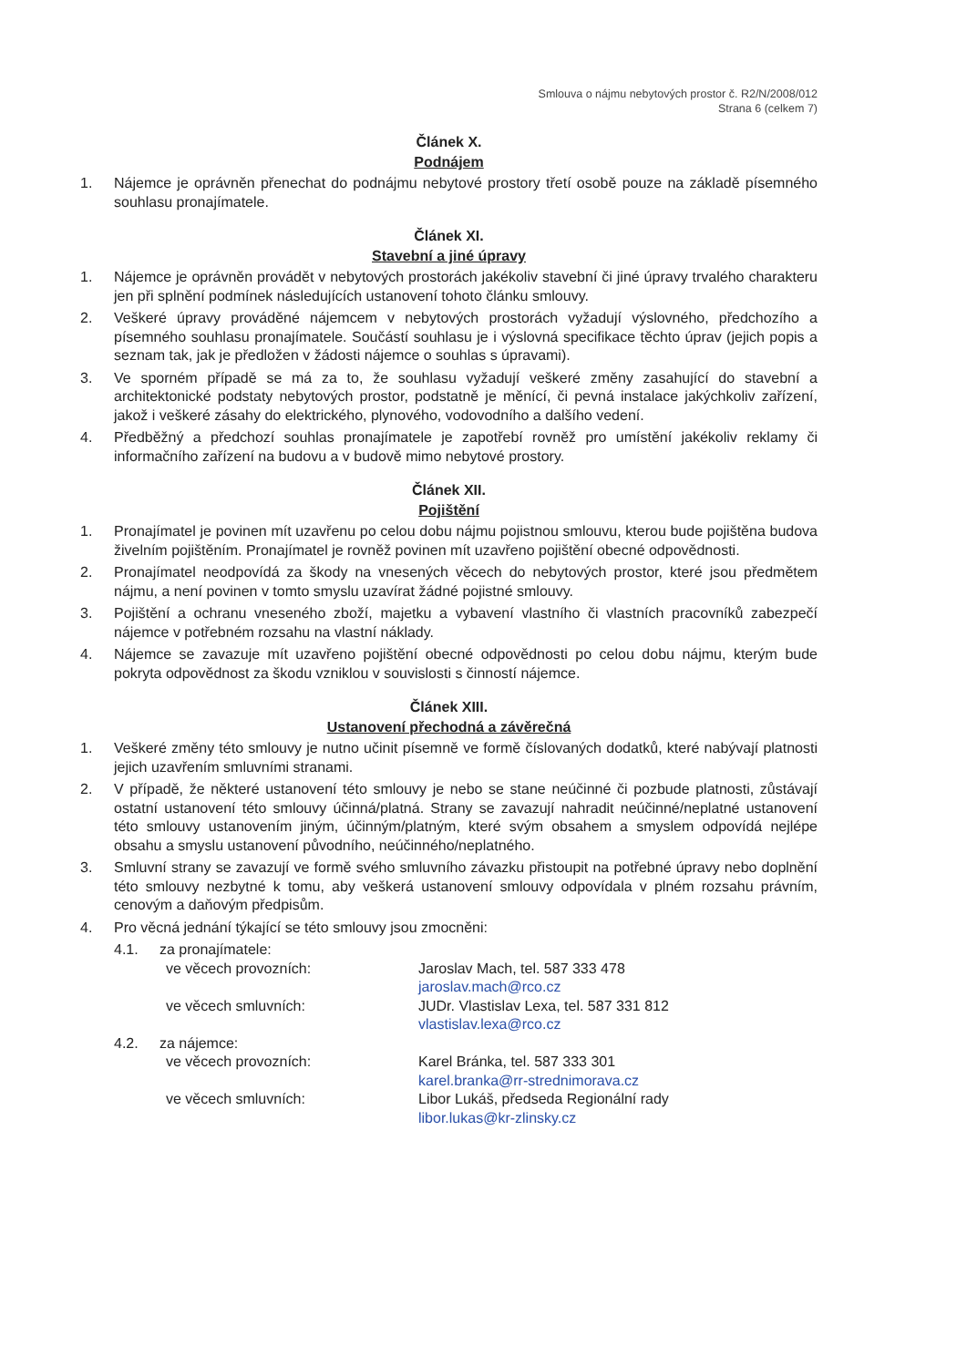Smlouva o nájmu nebytových prostor č. R2/N/2008/012
Strana 6 (celkem 7)
Článek X.
Podnájem
1. Nájemce je oprávněn přenechat do podnájmu nebytové prostory třetí osobě pouze na základě písemného souhlasu pronajímatele.
Článek XI.
Stavební a jiné úpravy
1. Nájemce je oprávněn provádět v nebytových prostorách jakékoliv stavební či jiné úpravy trvalého charakteru jen při splnění podmínek následujících ustanovení tohoto článku smlouvy.
2. Veškeré úpravy prováděné nájemcem v nebytových prostorách vyžadují výslovného, předchozího a písemného souhlasu pronajímatele. Součástí souhlasu je i výslovná specifikace těchto úprav (jejich popis a seznam tak, jak je předložen v žádosti nájemce o souhlas s úpravami).
3. Ve sporném případě se má za to, že souhlasu vyžadují veškeré změny zasahující do stavební a architektonické podstaty nebytových prostor, podstatně je měnící, či pevná instalace jakýchkoliv zařízení, jakož i veškeré zásahy do elektrického, plynového, vodovodního a dalšího vedení.
4. Předběžný a předchozí souhlas pronajímatele je zapotřebí rovněž pro umístění jakékoliv reklamy či informačního zařízení na budovu a v budově mimo nebytové prostory.
Článek XII.
Pojištění
1. Pronajímatel je povinen mít uzavřenu po celou dobu nájmu pojistnou smlouvu, kterou bude pojištěna budova živelním pojištěním. Pronajímatel je rovněž povinen mít uzavřeno pojištění obecné odpovědnosti.
2. Pronajímatel neodpovídá za škody na vnesených věcech do nebytových prostor, které jsou předmětem nájmu, a není povinen v tomto smyslu uzavírat žádné pojistné smlouvy.
3. Pojištění a ochranu vneseného zboží, majetku a vybavení vlastního či vlastních pracovníků zabezpečí nájemce v potřebném rozsahu na vlastní náklady.
4. Nájemce se zavazuje mít uzavřeno pojištění obecné odpovědnosti po celou dobu nájmu, kterým bude pokryta odpovědnost za škodu vzniklou v souvislosti s činností nájemce.
Článek XIII.
Ustanovení přechodná a závěrečná
1. Veškeré změny této smlouvy je nutno učinit písemně ve formě číslovaných dodatků, které nabývají platnosti jejich uzavřením smluvními stranami.
2. V případě, že některé ustanovení této smlouvy je nebo se stane neúčinné či pozbude platnosti, zůstávají ostatní ustanovení této smlouvy účinná/platná. Strany se zavazují nahradit neúčinné/neplatné ustanovení této smlouvy ustanovením jiným, účinným/platným, které svým obsahem a smyslem odpovídá nejlépe obsahu a smyslu ustanovení původního, neúčinného/neplatného.
3. Smluvní strany se zavazují ve formě svého smluvního závazku přistoupit na potřebné úpravy nebo doplnění této smlouvy nezbytné k tomu, aby veškerá ustanovení smlouvy odpovídala v plném rozsahu právním, cenovým a daňovým předpisům.
4. Pro věcná jednání týkající se této smlouvy jsou zmocněni:
4.1. za pronajímatele:
ve věcech provozních: Jaroslav Mach, tel. 587 333 478
jaroslav.mach@rco.cz
ve věcech smluvních: JUDr. Vlastislav Lexa, tel. 587 331 812
vlastislav.lexa@rco.cz
4.2. za nájemce:
ve věcech provozních: Karel Bránka, tel. 587 333 301
karel.branka@rr-strednimorava.cz
ve věcech smluvních: Libor Lukáš, předseda Regionální rady
libor.lukas@kr-zlinsky.cz